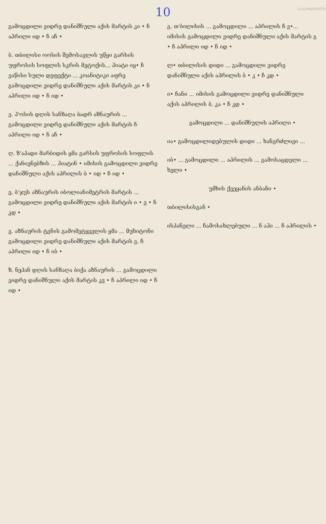ᲡᲐᲥᲐᲠᲗᲕᲔᲚᲝ
10
გამოცდილი ვიდრე დანიშნული აქის მარტის კი • ჩ აპრილი იდ • ჩ აჩ •
ბ. თბილისი ოოსის შემოსავლის უწყი გარსის უფროსის სოფლის სკრის მეტოქის... ჰიატი იყ• ჩ ვაწისი სული დეფექტი ... კოანიტიკი აფრე გამოცდილი ვიდრე დანიშნული აქის მარტის კი • ჩ აპრილი იდ • ჩ იდ •
ვ. ჰ'ოსის დღის სანზაღა ბადრ აზნაურის ... გამოცდილი ვიდრე დანიშნული აქის მარტის ჩ აპრილი იდ • ჩ აჩ •
ღ. ზ'აპადი მარბიდის ყმა გარსის უფროსის სოფლის ... ქანიენებზის ... ჰიატინ • იმისის გამოცდილი ვიდრე დანიშნული აქის აპრილის ბ • იდ • ჩ იდ •
ე. ბ'ჯუს აზნაურის იბოლიანიმეტრის მარტის ... გამოცდილი ვიდრე დანიშნული აქის მარტის ი • ვ • ჩ კდ •
ვ. აზნაურის ტენის გამომეტყველის ყმა ... მუხიტონი გამოცდილი ვიდრე დანიშნული აქის მარტის ვ. ჩ აპრილი იდ • ჩ იბ •
ზ. ნეპან დღის სანზაღა ბიქა აზნაურის ... გამოცდილი ვიდრე დანიშნული აქის მარტის კვ • ჩ აპრილი იდ • ჩ იდ •
გ. თ'ბილისის ... გამოცდილი ... აპრილის ჩ ვ•... იმისის გამოცდილი ვიდრე დანიშნული აქის მარტის გ • ჩ აპრილი იდ • ჩ იდ •
ლ• თბილისის დიდი ... გამოცდილი ვიდრე დანიშნული აქის აპრილის ბ • კ • ჩ კდ •
ი• ჩანი ... იმისის გამოცდილი ვიდრე დანიშნული აქის აპრილის ბ. კა • ჩ კდ •
გამოცდილი ... დანიშნულის აპრილი •
ია• გამოცდილიდებულის დიდი ... ხანგრძლივი ...
იბ• ... გამოცდილი ... აპრილის ... გამოსაცდელი ... ხელი •
უმხის ქვეყანის ანბანი •
თბილისისგან •
ისპანელი ... ჩამოსახლებული ... ჩ აჰი ... ჩ აპრილის •